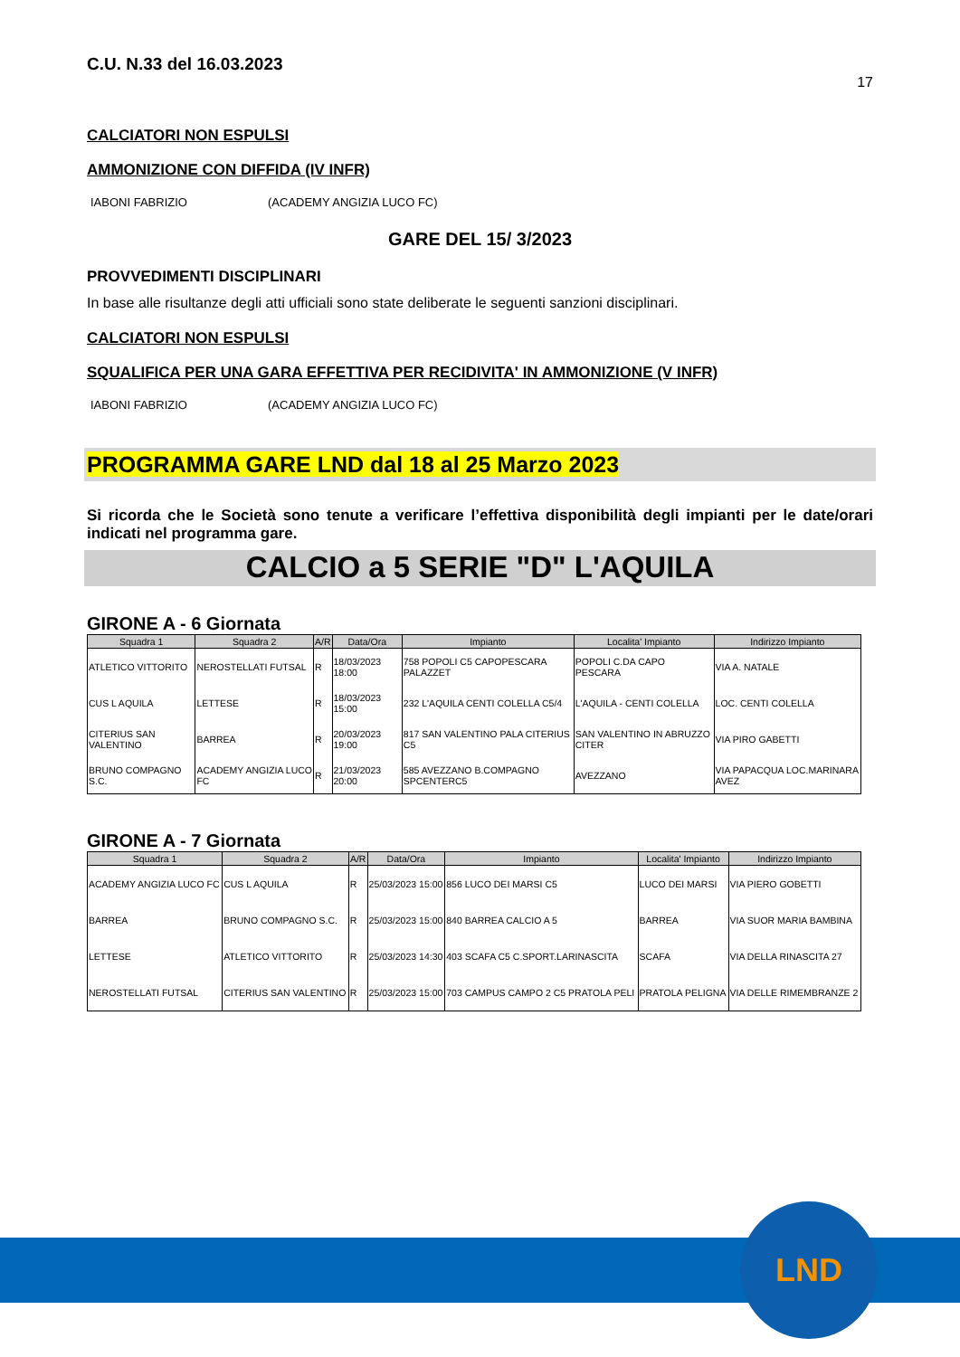C.U. N.33 del 16.03.2023
17
CALCIATORI NON ESPULSI
AMMONIZIONE CON DIFFIDA (IV INFR)
IABONI FABRIZIO (ACADEMY ANGIZIA LUCO FC)
GARE DEL 15/ 3/2023
PROVVEDIMENTI DISCIPLINARI
In base alle risultanze degli atti ufficiali sono state deliberate le seguenti sanzioni disciplinari.
CALCIATORI NON ESPULSI
SQUALIFICA PER UNA GARA EFFETTIVA PER RECIDIVITA' IN AMMONIZIONE (V INFR)
IABONI FABRIZIO (ACADEMY ANGIZIA LUCO FC)
PROGRAMMA GARE LND dal 18 al 25 Marzo 2023
Si ricorda che le Società sono tenute a verificare l’effettiva disponibilità degli impianti per le date/orari indicati nel programma gare.
CALCIO a 5 SERIE "D" L'AQUILA
GIRONE A - 6 Giornata
| Squadra 1 | Squadra 2 | A/R | Data/Ora | Impianto | Localita' Impianto | Indirizzo Impianto |
| --- | --- | --- | --- | --- | --- | --- |
| ATLETICO VITTORITO | NEROSTELLATI FUTSAL | R | 18/03/2023 18:00 | 758 POPOLI C5 CAPOPESCARA PALAZZET | POPOLI C.DA CAPO PESCARA | VIA A. NATALE |
| CUS L AQUILA | LETTESE | R | 18/03/2023 15:00 | 232 L'AQUILA CENTI COLELLA C5/4 | L'AQUILA - CENTI COLELLA | LOC. CENTI COLELLA |
| CITERIUS SAN VALENTINO | BARREA | R | 20/03/2023 19:00 | 817 SAN VALENTINO PALA CITERIUS C5 | SAN VALENTINO IN ABRUZZO CITER | VIA PIRO GABETTI |
| BRUNO COMPAGNO S.C. | ACADEMY ANGIZIA LUCO FC | R | 21/03/2023 20:00 | 585 AVEZZANO B.COMPAGNO SPCENTERC5 | AVEZZANO | VIA PAPACQUA LOC.MARINARA AVEZ |
GIRONE A - 7 Giornata
| Squadra 1 | Squadra 2 | A/R | Data/Ora | Impianto | Localita' Impianto | Indirizzo Impianto |
| --- | --- | --- | --- | --- | --- | --- |
| ACADEMY ANGIZIA LUCO FC | CUS L AQUILA | R | 25/03/2023 15:00 | 856 LUCO DEI MARSI C5 | LUCO DEI MARSI | VIA PIERO GOBETTI |
| BARREA | BRUNO COMPAGNO S.C. | R | 25/03/2023 15:00 | 840 BARREA CALCIO A 5 | BARREA | VIA SUOR MARIA BAMBINA |
| LETTESE | ATLETICO VITTORITO | R | 25/03/2023 14:30 | 403 SCAFA C5 C.SPORT.LARINASCITA | SCAFA | VIA DELLA RINASCITA 27 |
| NEROSTELLATI FUTSAL | CITERIUS SAN VALENTINO | R | 25/03/2023 15:00 | 703 CAMPUS CAMPO 2 C5 PRATOLA PELI | PRATOLA PELIGNA | VIA DELLE RIMEMBRANZE 2 |
LND